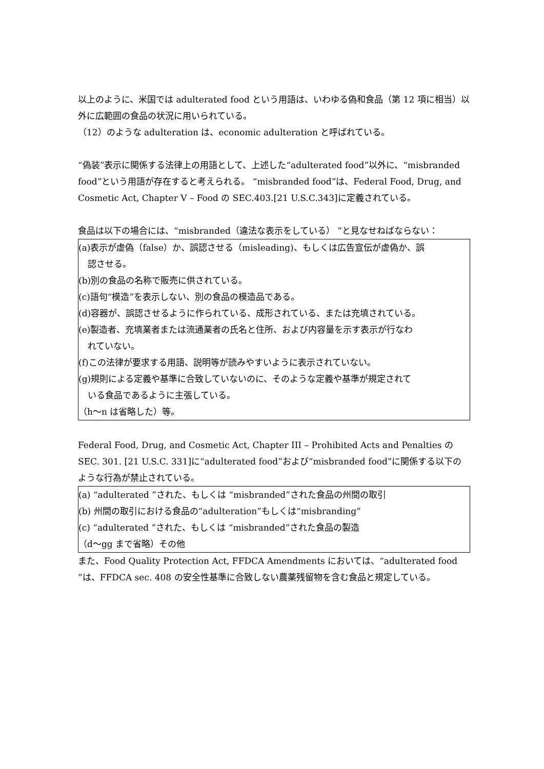以上のように、米国では adulterated food という用語は、いわゆる偽和食品（第 12 項に相当）以外に広範囲の食品の状況に用いられている。
（12）のような adulteration は、economic adulteration と呼ばれている。
“偽装”表示に関係する法律上の用語として、上述した“adulterated food”以外に、“misbranded food”という用語が存在すると考えられる。 “misbranded food”は、Federal Food, Drug, and Cosmetic Act, Chapter V – Food の SEC.403.[21 U.S.C.343]に定義されている。
食品は以下の場合には、“misbranded（違法な表示をしている） ”と見なせねばならない：
(a)表示が虚偽（false）か、誤認させる（misleading)、もしくは広告宣伝が虚偽か、誤
認させる。
(b)別の食品の名称で販売に供されている。
(c)語句“模造”を表示しない、別の食品の模造品である。
(d)容器が、誤認させるように作られている、成形されている、または充填されている。
(e)製造者、充填業者または流通業者の氏名と住所、および内容量を示す表示が行なわ
れていない。
(f)この法律が要求する用語、説明等が読みやすいように表示されていない。
(g)規則による定義や基準に合致していないのに、そのような定義や基準が規定されて
いる食品であるように主張している。
（h～n は省略した）等。
Federal Food, Drug, and Cosmetic Act, Chapter III – Prohibited Acts and Penalties の SEC. 301. [21 U.S.C. 331]に“adulterated food”および“misbranded food”に関係する以下のような行為が禁止されている。
(a) “adulterated ”された、もしくは “misbranded”された食品の州間の取引
(b) 州間の取引における食品の“adulteration”もしくは“misbranding”
(c) “adulterated ”された、もしくは “misbranded”された食品の製造
（d～gg まで省略）その他
また、Food Quality Protection Act, FFDCA Amendments においては、“adulterated food ”は、FFDCA sec. 408 の安全性基準に合致しない農薬残留物を含む食品と規定している。